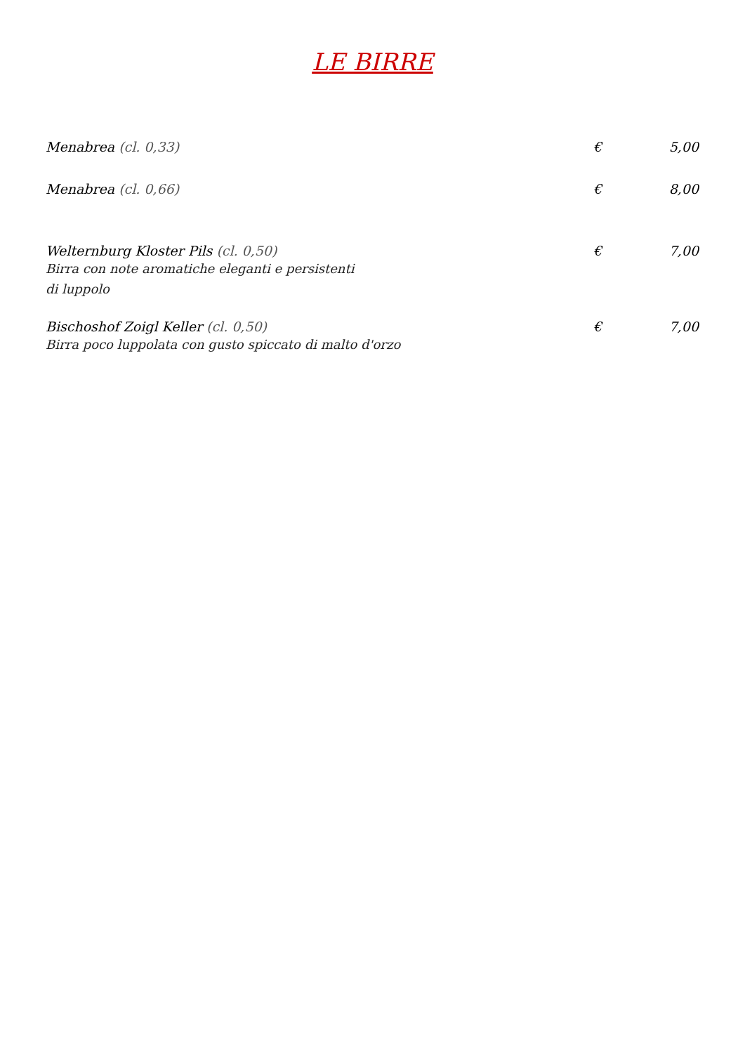LE BIRRE
Menabrea (cl. 0,33) € 5,00
Menabrea (cl. 0,66) € 8,00
Welternburg Kloster Pils (cl. 0,50)
€ 7,00
Birra con note aromatiche eleganti e persistenti
di luppolo
Bischoshof Zoigl Keller (cl. 0,50)
€ 7,00
Birra poco luppolata con gusto spiccato di malto d'orzo